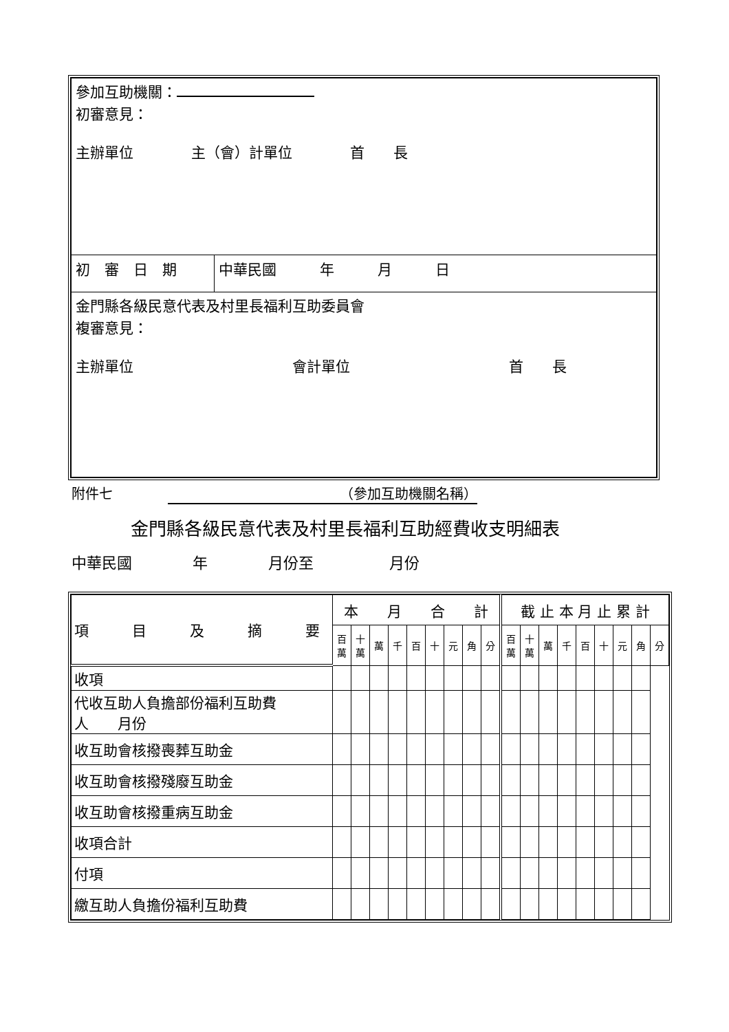| 參加互助機關： 初審意見： 主辦單位 主（會）計單位 首 長 | |
| 初 審 日 期 | 中華民國 年 月 日 |
| 金門縣各級民意代表及村里長福利互助委員會 複審意見： 主辦單位 會計單位 首 長 | |
附件七　　　　（參加互助機關名稱）
金門縣各級民意代表及村里長福利互助經費收支明細表
中華民國　　　　年　　　　月份至　　　　　月份
| 項 目 及 摘 要 | 本 月 合 計 | | | | | | | | | 截 止 本 月 止 累 計 | | | | | | | | |
| --- | --- | --- | --- | --- | --- | --- | --- | --- | --- | --- | --- | --- | --- | --- | --- | --- | --- | --- |
| | 百 萬 | 十 萬 | 萬 | 千 | 百 | 十 | 元 | 角 | 分 | 百 萬 | 十 萬 | 萬 | 千 | 百 | 十 | 元 | 角 | 分 |
| 收項 | | | | | | | | | | | | | | | | | | |
| 代收互助人負擔部份福利互助費 人 月份 | | | | | | | | | | | | | | | | | | |
| 收互助會核撥喪葬互助金 | | | | | | | | | | | | | | | | | | |
| 收互助會核撥殘廢互助金 | | | | | | | | | | | | | | | | | | |
| 收互助會核撥重病互助金 | | | | | | | | | | | | | | | | | | |
| 收項合計 | | | | | | | | | | | | | | | | | | |
| 付項 | | | | | | | | | | | | | | | | | | |
| 繳互助人負擔份福利互助費 | | | | | | | | | | | | | | | | | | |